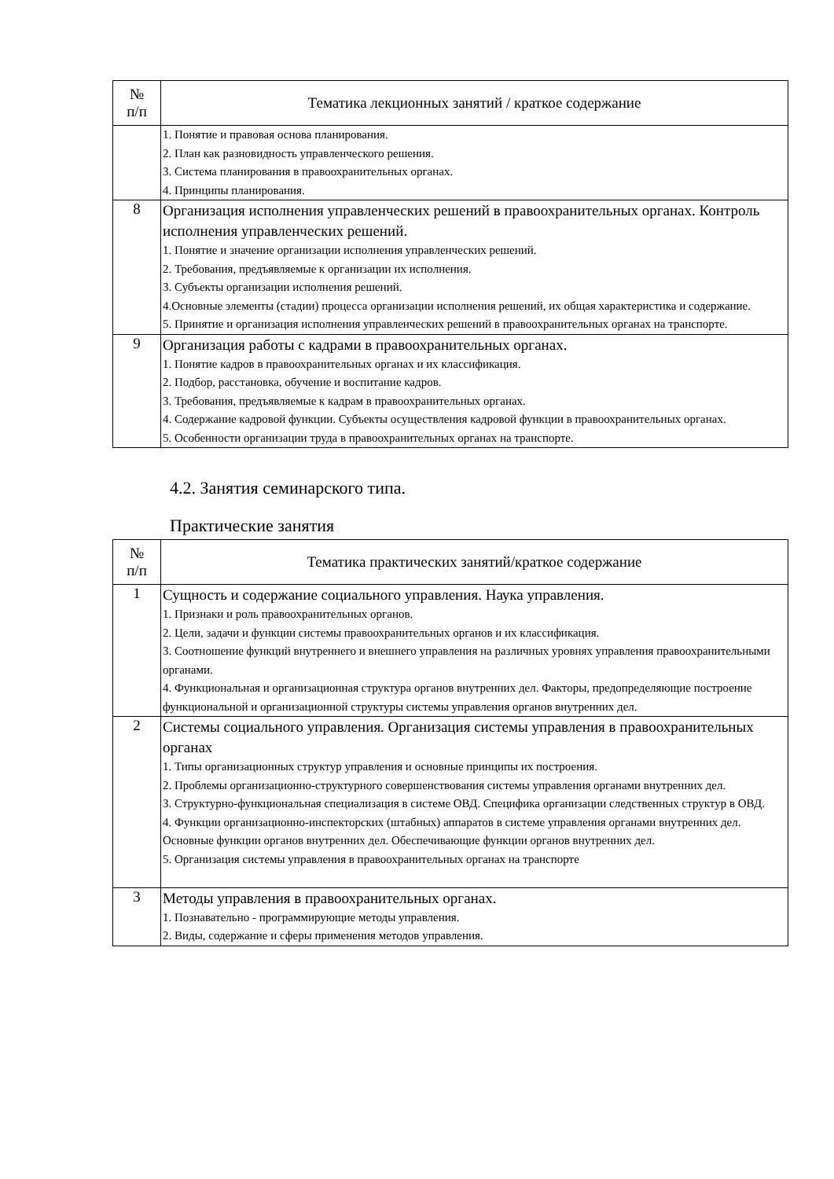| № п/п | Тематика лекционных занятий / краткое содержание |
| --- | --- |
| | 1. Понятие и правовая основа планирования. 2. План как разновидность управленческого решения. 3. Система планирования в правоохранительных органах. 4. Принципы планирования. |
| 8 | Организация исполнения управленческих решений в правоохранительных органах. Контроль исполнения управленческих решений. 1. Понятие и значение организации исполнения управленческих решений. 2. Требования, предъявляемые к организации их исполнения. 3. Субъекты организации исполнения решений. 4.Основные элементы (стадии) процесса организации исполнения решений, их общая характеристика и содержание. 5. Принятие и организация исполнения управленческих решений в правоохранительных органах на транспорте. |
| 9 | Организация работы с кадрами в правоохранительных органах. 1. Понятие кадров в правоохранительных органах и их классификация. 2. Подбор, расстановка, обучение и воспитание кадров. 3. Требования, предъявляемые к кадрам в правоохранительных органах. 4. Содержание кадровой функции. Субъекты осуществления кадровой функции в правоохранительных органах. 5. Особенности организации труда в правоохранительных органах на транспорте. |
4.2. Занятия семинарского типа.
Практические занятия
| № п/п | Тематика практических занятий/краткое содержание |
| --- | --- |
| 1 | Сущность и содержание социального управления. Наука управления. 1. Признаки и роль правоохранительных органов. 2. Цели, задачи и функции системы правоохранительных органов и их классификация. 3. Соотношение функций внутреннего и внешнего управления на различных уровнях управления правоохранительными органами. 4. Функциональная и организационная структура органов внутренних дел. Факторы, предопределяющие построение функциональной и организационной структуры системы управления органов внутренних дел. |
| 2 | Системы социального управления. Организация системы управления в правоохранительных органах 1. Типы организационных структур управления и основные принципы их построения. 2. Проблемы организационно-структурного совершенствования системы управления органами внутренних дел. 3. Структурно-функциональная специализация в системе ОВД. Специфика организации следственных структур в ОВД. 4. Функции организационно-инспекторских (штабных) аппаратов в системе управления органами внутренних дел. Основные функции органов внутренних дел. Обеспечивающие функции органов внутренних дел. 5. Организация системы управления в правоохранительных органах на транспорте |
| 3 | Методы управления в правоохранительных органах. 1. Познавательно - программирующие методы управления. 2. Виды, содержание и сферы применения методов управления. |